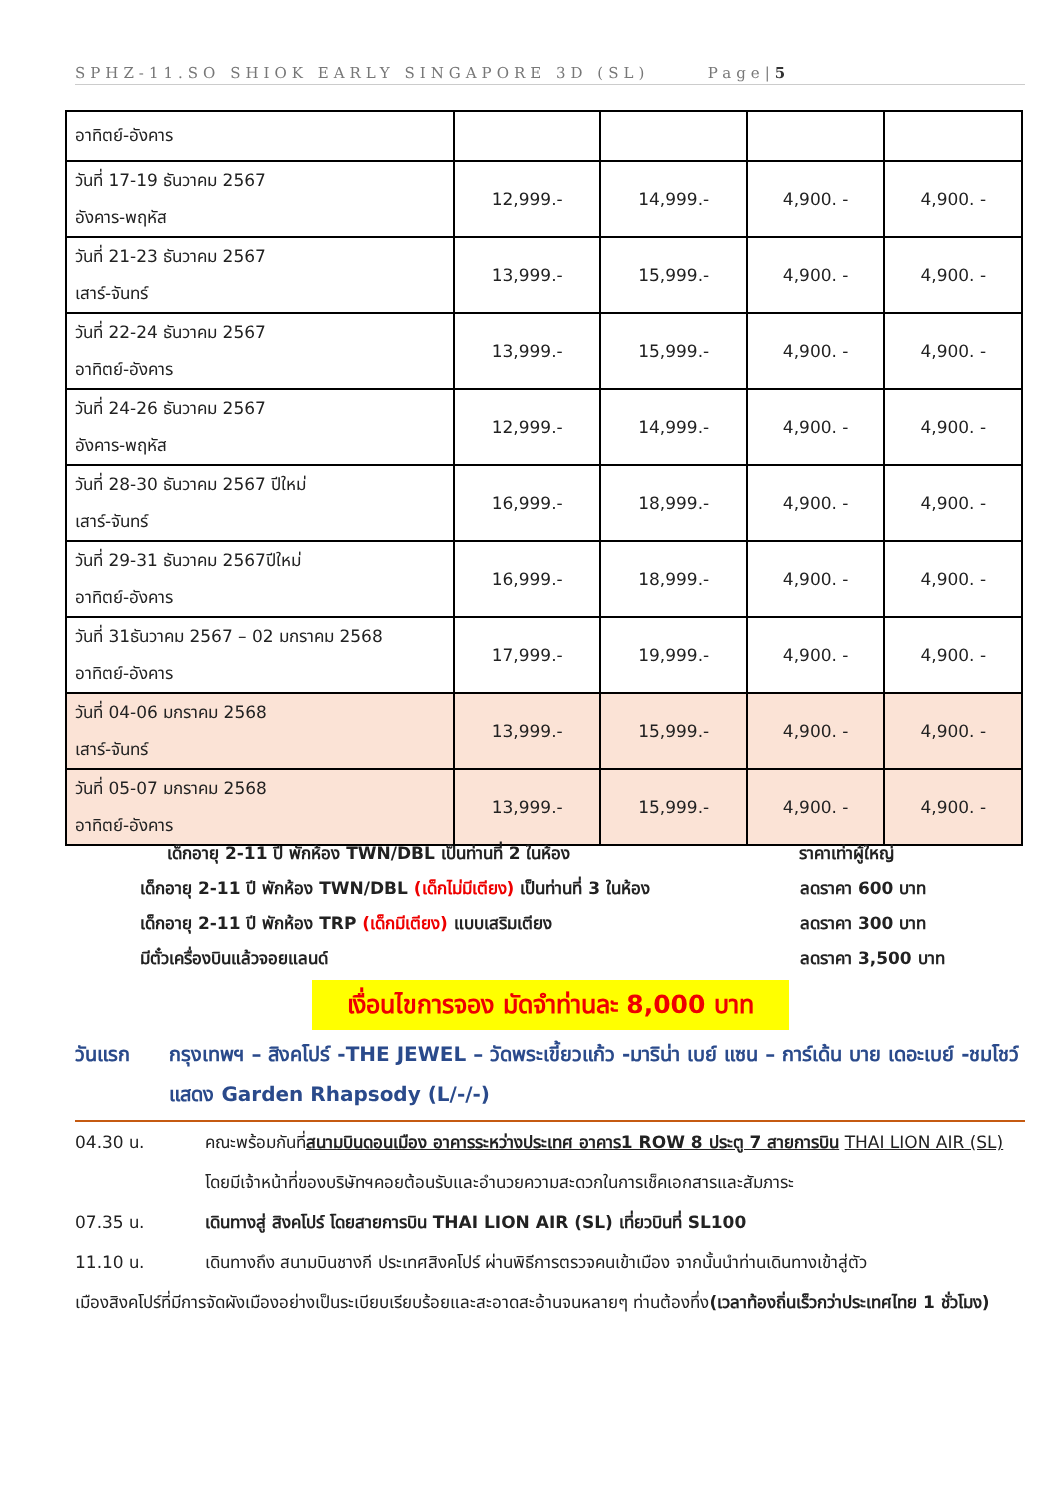SPHZ-11.SO SHIOK EARLY SINGAPORE 3D (SL) Page|5
| อาทิตย์-อังคาร | | | | |
| วันที่ 17-19 ธันวาคม 2567 อังคาร-พฤหัส | 12,999.- | 14,999.- | 4,900. - | 4,900. - |
| วันที่ 21-23 ธันวาคม 2567 เสาร์-จันทร์ | 13,999.- | 15,999.- | 4,900. - | 4,900. - |
| วันที่ 22-24 ธันวาคม 2567 อาทิตย์-อังคาร | 13,999.- | 15,999.- | 4,900. - | 4,900. - |
| วันที่ 24-26 ธันวาคม 2567 อังคาร-พฤหัส | 12,999.- | 14,999.- | 4,900. - | 4,900. - |
| วันที่ 28-30 ธันวาคม 2567 ปีใหม่ เสาร์-จันทร์ | 16,999.- | 18,999.- | 4,900. - | 4,900. - |
| วันที่ 29-31 ธันวาคม 2567ปีใหม่ อาทิตย์-อังคาร | 16,999.- | 18,999.- | 4,900. - | 4,900. - |
| วันที่ 31ธันวาคม 2567 – 02 มกราคม 2568 อาทิตย์-อังคาร | 17,999.- | 19,999.- | 4,900. - | 4,900. - |
| วันที่ 04-06 มกราคม 2568 เสาร์-จันทร์ | 13,999.- | 15,999.- | 4,900. - | 4,900. - |
| วันที่ 05-07 มกราคม 2568 อาทิตย์-อังคาร | 13,999.- | 15,999.- | 4,900. - | 4,900. - |
เด็กอายุ 2-11 ปี พักห้อง TWN/DBL เป็นท่านที่ 2 ในห้อง ราคาเท่าผู้ใหญ่
เด็กอายุ 2-11 ปี พักห้อง TWN/DBL (เด็กไม่มีเตียง) เป็นท่านที่ 3 ในห้อง ลดราคา 600 บาท
เด็กอายุ 2-11 ปี พักห้อง TRP (เด็กมีเตียง) แบบเสริมเตียง ลดราคา 300 บาท
มีตั๋วเครื่องบินแล้วจอยแลนด์ ลดราคา 3,500 บาท
เงื่อนไขการจอง มัดจำท่านละ 8,000 บาท
วันแรก กรุงเทพฯ – สิงคโปร์ -THE JEWEL – วัดพระเขี้ยวแก้ว -มาริน่า เบย์ แซน – การ์เด้น บาย เดอะเบย์ -ชมโชว์ แสดง Garden Rhapsody (L/-/-)
04.30 น. คณะพร้อมกันที่สนามบินดอนเมือง อาคารระหว่างประเทศ อาคาร1 ROW 8 ประตู 7 สายการบิน THAI LION AIR (SL) โดยมีเจ้าหน้าที่ของบริษัทฯคอยต้อนรับและอำนวยความสะดวกในการเช็คเอกสารและสัมภาระ
07.35 น. เดินทางสู่ สิงคโปร์ โดยสายการบิน THAI LION AIR (SL) เที่ยวบินที่ SL100
11.10 น. เดินทางถึง สนามบินชางกี ประเทศสิงคโปร์ ผ่านพิธีการตรวจคนเข้าเมือง จากนั้นนำท่านเดินทางเข้าสู่ตัว
เมืองสิงคโปร์ที่มีการจัดผังเมืองอย่างเป็นระเบียบเรียบร้อยและสะอาดสะอ้านจนหลายๆ ท่านต้องทึ่ง (เวลาท้องถิ่นเร็วกว่าประเทศไทย 1 ชั่วโมง)